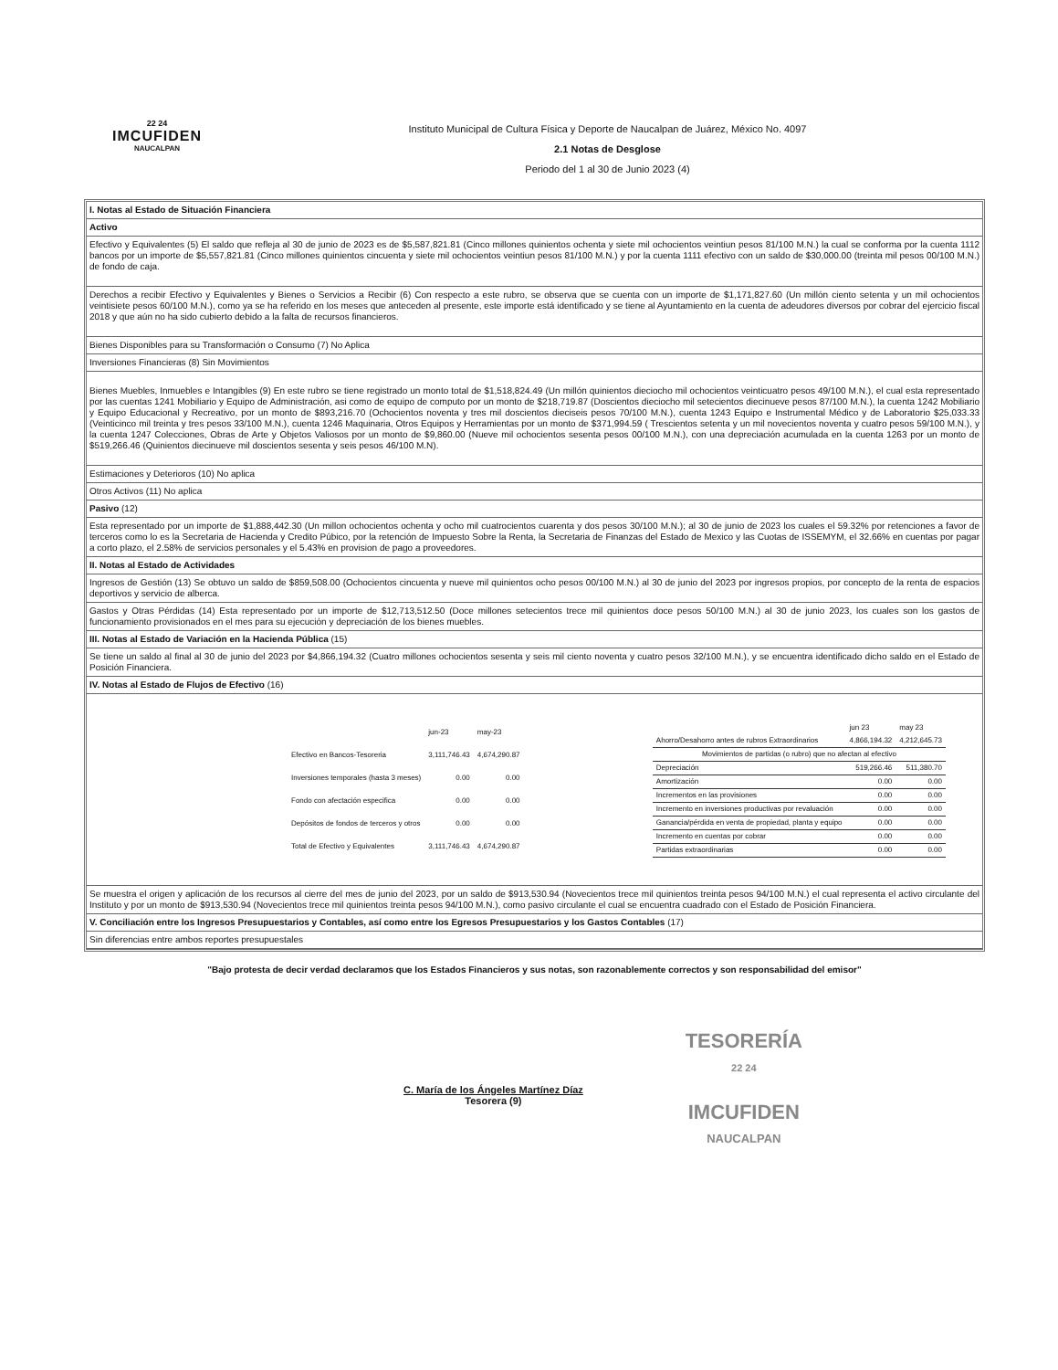22 24
IMCUFIDEN
NAUCALPAN
Instituto Municipal de Cultura Física y Deporte de Naucalpan de Juárez, México No. 4097
2.1 Notas de Desglose
Periodo del 1 al 30 de Junio 2023 (4)
I. Notas al Estado de Situación Financiera
Activo
Efectivo y Equivalentes (5) El saldo que refleja al 30 de junio de 2023 es de $5,587,821.81 (Cinco millones quinientos ochenta y siete mil ochocientos veintiun pesos 81/100 M.N.) la cual se conforma por la cuenta 1112 bancos por un importe de $5,557,821.81 (Cinco millones quinientos cincuenta y siete mil ochocientos veintiun pesos 81/100 M.N.) y por la cuenta 1111 efectivo con un saldo de $30,000.00 (treinta mil pesos 00/100 M.N.) de fondo de caja.
Derechos a recibir Efectivo y Equivalentes y Bienes o Servicios a Recibir (6) Con respecto a este rubro, se observa que se cuenta con un importe de $1,171,827.60 (Un millón ciento setenta y un mil ochocientos veintisiete pesos 60/100 M.N.), como ya se ha referido en los meses que anteceden al presente, este importe está identificado y se tiene al Ayuntamiento en la cuenta de adeudores diversos por cobrar del ejercicio fiscal 2018 y que aún no ha sido cubierto debido a la falta de recursos financieros.
Bienes Disponibles para su Transformación o Consumo (7) No Aplica
Inversiones Financieras (8) Sin Movimientos
Bienes Muebles, Inmuebles e Intangibles (9) En este rubro se tiene registrado un monto total de $1,518,824.49 (Un millón quinientos dieciocho mil ochocientos veinticuatro pesos 49/100 M.N.), el cual esta representado por las cuentas 1241 Mobiliario y Equipo de Administración, asi como de equipo de computo por un monto de $218,719.87 (Doscientos dieciocho mil setecientos diecinueve pesos 87/100 M.N.), la cuenta 1242 Mobiliario y Equipo Educacional y Recreativo, por un monto de $893,216.70 (Ochocientos noventa y tres mil doscientos dieciseis pesos 70/100 M.N.), cuenta 1243 Equipo e Instrumental Médico y de Laboratorio $25,033.33 (Veinticinco mil treinta y tres pesos 33/100 M.N.), cuenta 1246 Maquinaria, Otros Equipos y Herramientas por un monto de $371,994.59 ( Trescientos setenta y un mil novecientos noventa y cuatro pesos 59/100 M.N.), y la cuenta 1247 Colecciones, Obras de Arte y Objetos Valiosos por un monto de $9,860.00 (Nueve mil ochocientos sesenta pesos 00/100 M.N.), con una depreciación acumulada en la cuenta 1263 por un monto de $519,266.46 (Quinientos diecinueve mil doscientos sesenta y seis pesos 46/100 M.N).
Estimaciones y Deterioros (10) No aplica
Otros Activos (11) No aplica
Pasivo (12)
Esta representado por un importe de $1,888,442.30 (Un millon ochocientos ochenta y ocho mil cuatrocientos cuarenta y dos pesos 30/100 M.N.); al 30 de junio de 2023 los cuales el 59.32% por retenciones a favor de terceros como lo es la Secretaria de Hacienda y Credito Púbico, por la retención de Impuesto Sobre la Renta, la Secretaria de Finanzas del Estado de Mexico y las Cuotas de ISSEMYM, el 32.66% en cuentas por pagar a corto plazo, el 2.58% de servicios personales y el 5.43% en provision de pago a proveedores.
II. Notas al Estado de Actividades
Ingresos de Gestión (13) Se obtuvo un saldo de $859,508.00 (Ochocientos cincuenta y nueve mil quinientos ocho pesos 00/100 M.N.) al 30 de junio del 2023 por ingresos propios, por concepto de la renta de espacios deportivos y servicio de alberca.
Gastos y Otras Pérdidas (14) Esta representado por un importe de $12,713,512.50 (Doce millones setecientos trece mil quinientos doce pesos 50/100 M.N.) al 30 de junio 2023, los cuales son los gastos de funcionamiento provisionados en el mes para su ejecución y depreciación de los bienes muebles.
III. Notas al Estado de Variación en la Hacienda Pública (15)
Se tiene un saldo al final al 30 de junio del 2023 por $4,866,194.32 (Cuatro millones ochocientos sesenta y seis mil ciento noventa y cuatro pesos 32/100 M.N.), y se encuentra identificado dicho saldo en el Estado de Posición Financiera.
IV. Notas al Estado de Flujos de Efectivo (16)
| | jun-23 | may-23 |
| --- | --- | --- |
| Efectivo en Bancos-Tesoreria | 3,111,746.43 | 4,674,290.87 |
| Inversiones temporales (hasta 3 meses) | 0.00 | 0.00 |
| Fondo con afectación especifica | 0.00 | 0.00 |
| Depósitos de fondos de terceros y otros | 0.00 | 0.00 |
| Total de Efectivo y Equivalentes | 3,111,746.43 | 4,674,290.87 |
| | jun 23 | may 23 |
| --- | --- | --- |
| Ahorro/Desahorro antes de rubros Extraordinarios | 4,866,194.32 | 4,212,645.73 |
| Movimientos de partidas (o rubro) que no afectan al efectivo | | |
| Depreciación | 519,266.46 | 511,380.70 |
| Amortización | 0.00 | 0.00 |
| Incrementos en las provisiones | 0.00 | 0.00 |
| Incremento en inversiones productivas por revaluación | 0.00 | 0.00 |
| Ganancia/pérdida en venta de propiedad, planta y equipo | 0.00 | 0.00 |
| Incremento en cuentas por cobrar | 0.00 | 0.00 |
| Partidas extraordinarias | 0.00 | 0.00 |
Se muestra el origen y aplicación de los recursos al cierre del mes de junio del 2023, por un saldo de $913,530.94 (Novecientos trece mil quinientos treinta pesos 94/100 M.N.) el cual representa el activo circulante del Instituto y por un monto de $913,530.94 (Novecientos trece mil quinientos treinta pesos 94/100 M.N.), como pasivo circulante el cual se encuentra cuadrado con el Estado de Posición Financiera.
V. Conciliación entre los Ingresos Presupuestarios y Contables, así como entre los Egresos Presupuestarios y los Gastos Contables (17)
Sin diferencias entre ambos reportes presupuestales
"Bajo protesta de decir verdad declaramos que los Estados Financieros y sus notas, son razonablemente correctos y son responsabilidad del emisor"
C. María de los Ángeles Martínez Díaz
Tesorera (9)
TESORERÍA
22 24
IMCUFIDEN
NAUCALPAN